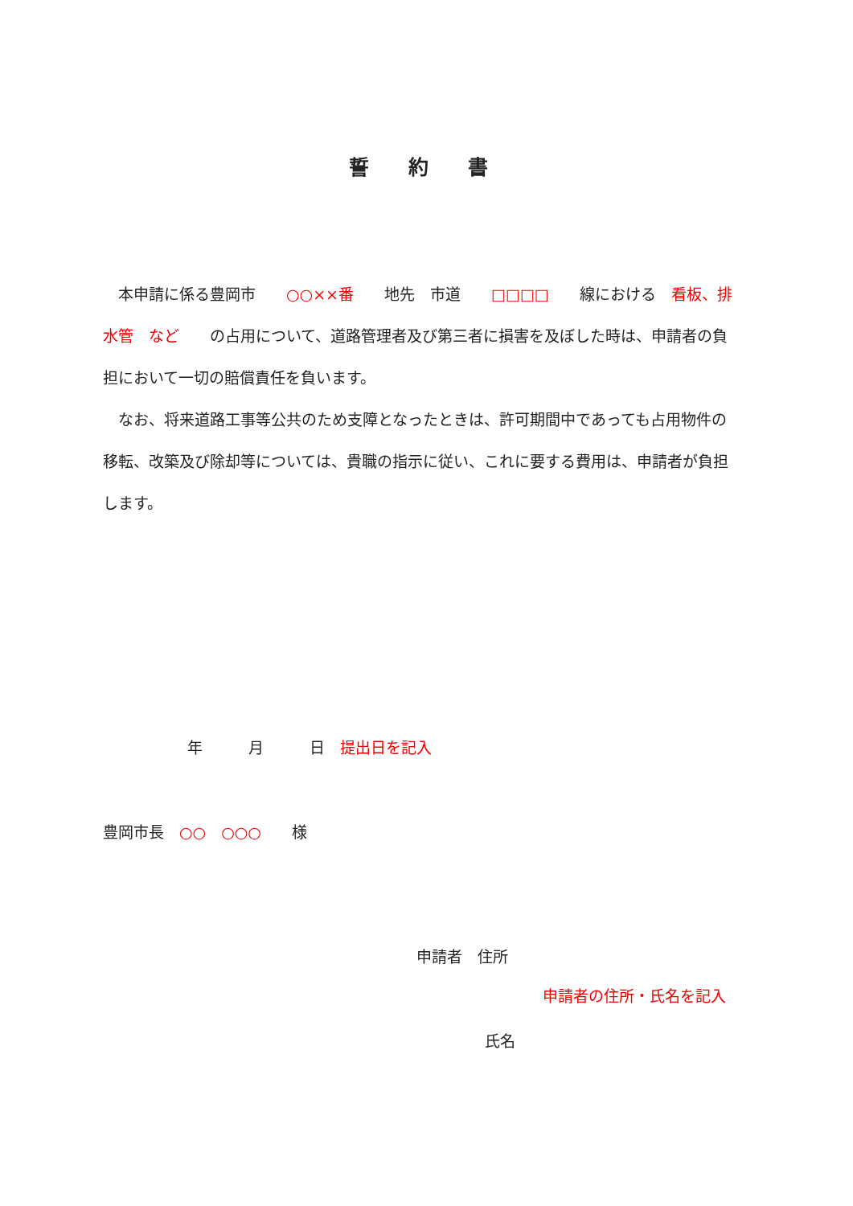誓 約 書
　本申請に係る豊岡市　　○○××番　　地先　市道　　□□□□　　線における　看板、排水管　など　　の占用について、道路管理者及び第三者に損害を及ぼした時は、申請者の負担において一切の賠償責任を負います。
　なお、将来道路工事等公共のため支障となったときは、許可期間中であっても占用物件の移転、改築及び除却等については、貴職の指示に従い、これに要する費用は、申請者が負担します。
年　　　月　　　日　提出日を記入
豊岡市長　○○　○○○　　様
申請者　住所
申請者の住所・氏名を記入
氏名